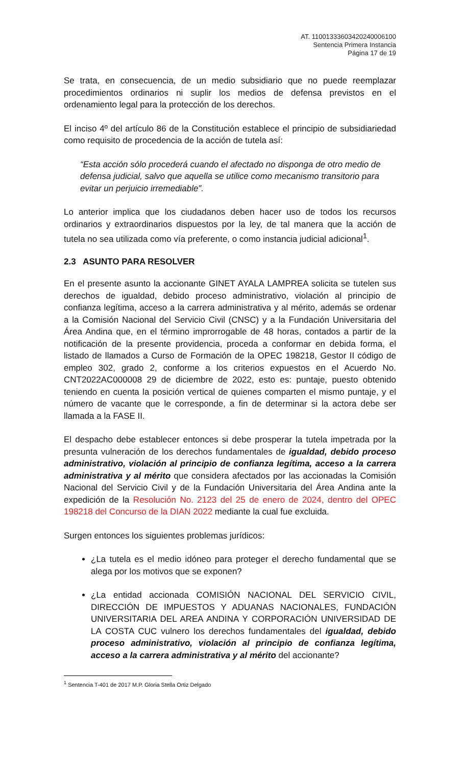AT. 11001333603420240006100
Sentencia Primera Instancia
Página 17 de 19
Se trata, en consecuencia, de un medio subsidiario que no puede reemplazar procedimientos ordinarios ni suplir los medios de defensa previstos en el ordenamiento legal para la protección de los derechos.
El inciso 4º del artículo 86 de la Constitución establece el principio de subsidiariedad como requisito de procedencia de la acción de tutela así:
“Esta acción sólo procederá cuando el afectado no disponga de otro medio de defensa judicial, salvo que aquella se utilice como mecanismo transitorio para evitar un perjuicio irremediable”.
Lo anterior implica que los ciudadanos deben hacer uso de todos los recursos ordinarios y extraordinarios dispuestos por la ley, de tal manera que la acción de tutela no sea utilizada como vía preferente, o como instancia judicial adicional<sup>1</sup>.
2.3 ASUNTO PARA RESOLVER
En el presente asunto la accionante GINET AYALA LAMPREA solicita se tutelen sus derechos de igualdad, debido proceso administrativo, violación al principio de confianza legítima, acceso a la carrera administrativa y al mérito, además se ordenar a la Comisión Nacional del Servicio Civil (CNSC) y a la Fundación Universitaria del Área Andina que, en el término improrrogable de 48 horas, contados a partir de la notificación de la presente providencia, proceda a conformar en debida forma, el listado de llamados a Curso de Formación de la OPEC 198218, Gestor II código de empleo 302, grado 2, conforme a los criterios expuestos en el Acuerdo No. CNT2022AC000008 29 de diciembre de 2022, esto es: puntaje, puesto obtenido teniendo en cuenta la posición vertical de quienes comparten el mismo puntaje, y el número de vacante que le corresponde, a fin de determinar si la actora debe ser llamada a la FASE II.
El despacho debe establecer entonces si debe prosperar la tutela impetrada por la presunta vulneración de los derechos fundamentales de igualdad, debido proceso administrativo, violación al principio de confianza legítima, acceso a la carrera administrativa y al mérito que considera afectados por las accionadas la Comisión Nacional del Servicio Civil y de la Fundación Universitaria del Área Andina ante la expedición de la Resolución No. 2123 del 25 de enero de 2024, dentro del OPEC 198218 del Concurso de la DIAN 2022 mediante la cual fue excluida.
Surgen entonces los siguientes problemas jurídicos:
¿La tutela es el medio idóneo para proteger el derecho fundamental que se alega por los motivos que se exponen?
¿La entidad accionada COMISIÓN NACIONAL DEL SERVICIO CIVIL, DIRECCIÓN DE IMPUESTOS Y ADUANAS NACIONALES, FUNDACIÓN UNIVERSITARIA DEL AREA ANDINA Y CORPORACIÓN UNIVERSIDAD DE LA COSTA CUC vulnero los derechos fundamentales del igualdad, debido proceso administrativo, violación al principio de confianza legítima, acceso a la carrera administrativa y al mérito del accionante?
<sup>1</sup> Sentencia T-401 de 2017 M.P. Gloria Stella Ortiz Delgado